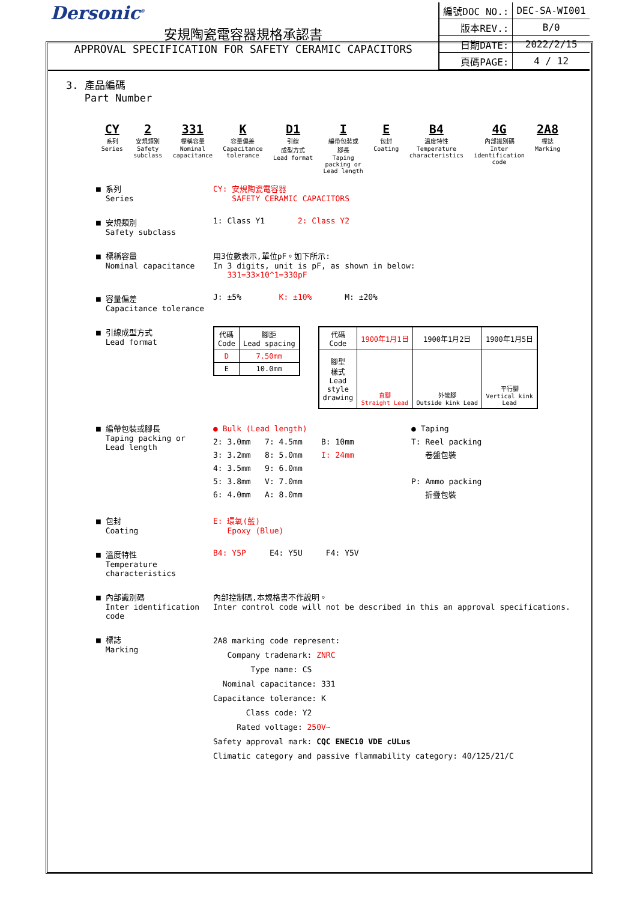Dersonic<sup>®</sup>
安規陶瓷電容器規格承認書
APPROVAL SPECIFICATION FOR SAFETY CERAMIC CAPACITORS
| 編號DOC NO.: | DEC-SA-WI001 |
| 版本REV.: | B/0 |
| 日期DATE: | 2022/2/15 |
| 頁碼PAGE: | 4 / 12 |
3. 產品編碼
Part Number
CY
系列
Series
2
安規類別
Safety
subclass
331
標稱容量
Nominal
capacitance
K容量偏差
Capacitance
tolerance
D1
引線
成型方式
Lead format
I編帶包裝或
腳長
Taping
packing or
Lead length
E包封
Coating
B4
溫度特性
Temperature
characteristics
4G
內部識別碼
Inter
identification
code
2A8
標誌
Marking
■ 系列
Series
CY: 安規陶瓷電容器
SAFETY CERAMIC CAPACITORS
■ 安規類別
Safety subclass
1: Class Y1 2: Class Y2
■ 標稱容量
Nominal capacitance
用3位數表示,單位pF。如下所示:
In 3 digits, unit is pF, as shown in below:
331=33×10^1=330pF
■ 容量偏差
Capacitance tolerance
J: ±5% K: ±10% M: ±20%
■ 引線成型方式
Lead format
| 代碼 Code | 腳距 Lead spacing |
| D | 7.50mm |
| E | 10.0mm |
| 代碼 Code | 1900年1月1日 | 1900年1月2日 | 1900年1月5日 |
| 腳型 樣式 Lead style drawing | 直腳 Straight Lead | 外彎腳 Outside kink Lead | 平行腳 Vertical kink Lead |
■ 編帶包裝或腳長
Taping packing or
Lead length
● Bulk (Lead length)
2: 3.0mm 7: 4.5mm B: 10mm
3: 3.2mm 8: 5.0mm I: 24mm
4: 3.5mm 9: 6.0mm
5: 3.8mm V: 7.0mm
6: 4.0mm A: 8.0mm
● Taping
T: Reel packing
卷盤包裝
P: Ammo packing
折疊包裝
■ 包封
Coating
E: 環氧(藍)
Epoxy (Blue)
■ 溫度特性
Temperature
characteristics
B4: Y5P E4: Y5U F4: Y5V
■ 內部識別碼
Inter identification
code
內部控制碼,本規格書不作說明。
Inter control code will not be described in this an approval specifications.
■ 標誌
Marking
2A8 marking code represent:
Company trademark: ZNRC
Type name: CS
Nominal capacitance: 331
Capacitance tolerance: K
Class code: Y2
Rated voltage: 250V~
Safety approval mark: CQC ENEC10 VDE cULus
Climatic category and passive flammability category: 40/125/21/C